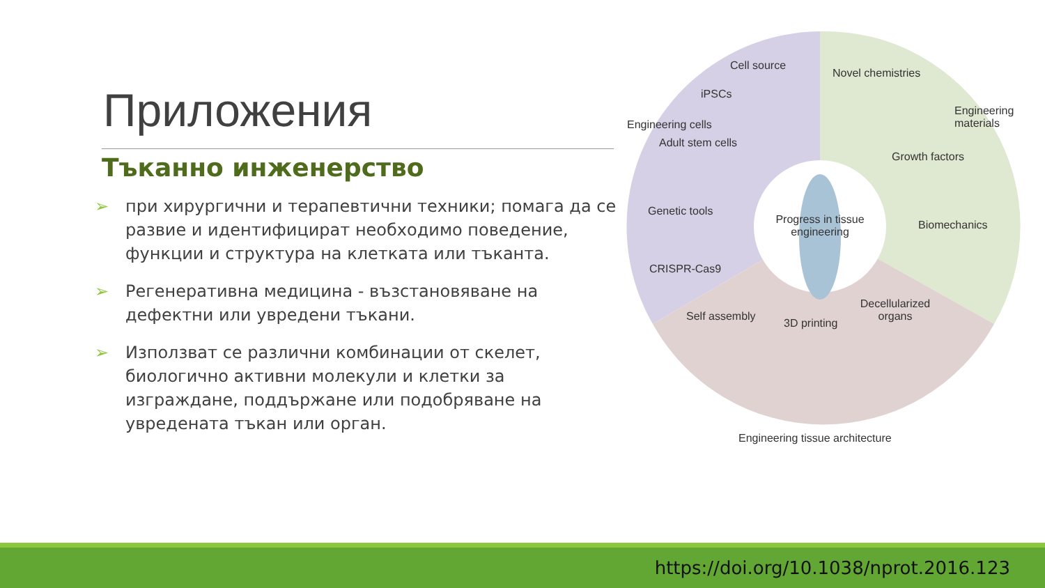Приложения
Тъканно инженерство
➢ при хирургични и терапевтични техники; помага да се развие и идентифицират необходимо поведение, функции и структура на клетката или тъканта.
➢ Регенеративна медицина - възстановяване на дефектни или увредени тъкани.
➢ Използват се различни комбинации от скелет, биологично активни молекули и клетки за изграждане, поддържане или подобряване на увредената тъкан или орган.
Cell source
iPSCs
Adult stem cells
Genetic tools
CRISPR-Cas9
Novel chemistries
Growth factors
Biomechanics
Progress in tissue engineering
Self assembly
3D printing
Decellularized organs
Engineering cells
Engineering materials
Engineering tissue architecture
https://doi.org/10.1038/nprot.2016.123